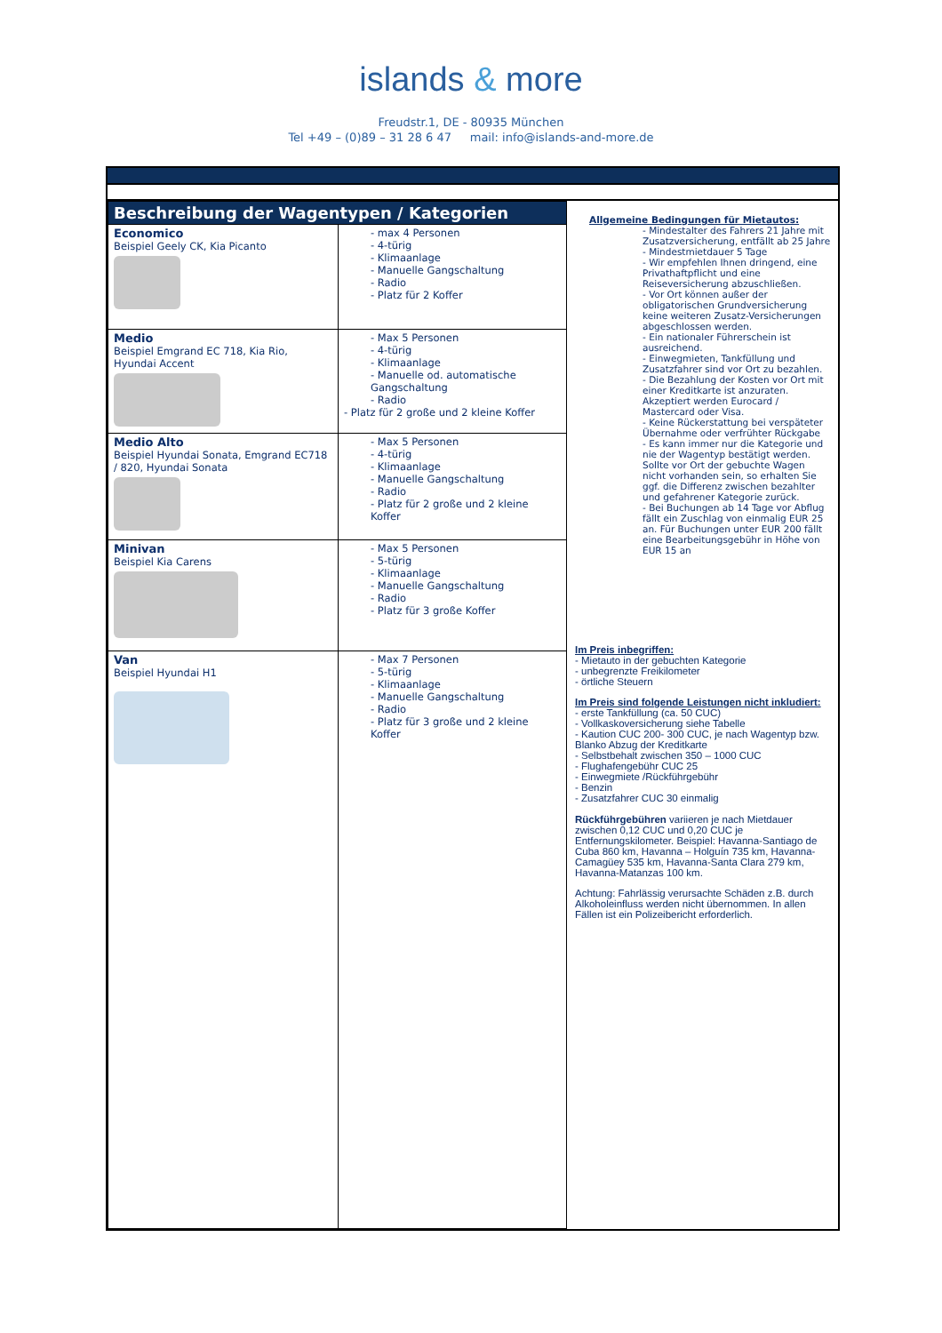islands & more
Freudstr.1, DE - 80935 München
Tel +49 – (0)89 – 31 28 6 47 mail: info@islands-and-more.de
| Beschreibung der Wagentypen / Kategorien | | Allgemeine Bedingungen für Mietautos: - Mindestalter des Fahrers 21 Jahre mit Zusatzversicherung, entfällt ab 25 Jahre - Mindestmietdauer 5 Tage - Wir empfehlen Ihnen dringend, eine Privathaftpflicht und eine Reiseversicherung abzuschließen. - Vor Ort können außer der obligatorischen Grundversicherung keine weiteren Zusatz-Versicherungen abgeschlossen werden. - Ein nationaler Führerschein ist ausreichend. - Einwegmieten, Tankfüllung und Zusatzfahrer sind vor Ort zu bezahlen. - Die Bezahlung der Kosten vor Ort mit einer Kreditkarte ist anzuraten. Akzeptiert werden Eurocard / Mastercard oder Visa. - Keine Rückerstattung bei verspäteter Übernahme oder verfrühter Rückgabe - Es kann immer nur die Kategorie und nie der Wagentyp bestätigt werden. Sollte vor Ort der gebuchte Wagen nicht vorhanden sein, so erhalten Sie ggf. die Differenz zwischen bezahlter und gefahrener Kategorie zurück. - Bei Buchungen ab 14 Tage vor Abflug fällt ein Zuschlag von einmalig EUR 25 an. Für Buchungen unter EUR 200 fällt eine Bearbeitungsgebühr in Höhe von EUR 15 an Im Preis inbegriffen: - Mietauto in der gebuchten Kategorie - unbegrenzte Freikilometer - örtliche Steuern Im Preis sind folgende Leistungen nicht inkludiert: - erste Tankfüllung (ca. 50 CUC) - Vollkaskoversicherung siehe Tabelle - Kaution CUC 200- 300 CUC, je nach Wagentyp bzw. Blanko Abzug der Kreditkarte - Selbstbehalt zwischen 350 – 1000 CUC - Flughafengebühr CUC 25 - Einwegmiete /Rückführgebühr - Benzin - Zusatzfahrer CUC 30 einmalig Rückführgebühren variieren je nach Mietdauer zwischen 0,12 CUC und 0,20 CUC je Entfernungskilometer. Beispiel: Havanna-Santiago de Cuba 860 km, Havanna – Holguín 735 km, Havanna-Camagüey 535 km, Havanna-Santa Clara 279 km, Havanna-Matanzas 100 km. Achtung: Fahrlässig verursachte Schäden z.B. durch Alkoholeinfluss werden nicht übernommen. In allen Fällen ist ein Polizeibericht erforderlich. |
| Economico Beispiel Geely CK, Kia Picanto | - max 4 Personen - 4-türig - Klimaanlage - Manuelle Gangschaltung - Radio - Platz für 2 Koffer | |
| Medio Beispiel Emgrand EC 718, Kia Rio, Hyundai Accent | - Max 5 Personen - 4-türig - Klimaanlage - Manuelle od. automatische Gangschaltung - Radio - Platz für 2 große und 2 kleine Koffer | |
| Medio Alto Beispiel Hyundai Sonata, Emgrand EC718 / 820, Hyundai Sonata | - Max 5 Personen - 4-türig - Klimaanlage - Manuelle Gangschaltung - Radio - Platz für 2 große und 2 kleine Koffer | |
| Minivan Beispiel Kia Carens | - Max 5 Personen - 5-türig - Klimaanlage - Manuelle Gangschaltung - Radio - Platz für 3 große Koffer | |
| Van Beispiel Hyundai H1 | - Max 7 Personen - 5-türig - Klimaanlage - Manuelle Gangschaltung - Radio - Platz für 3 große und 2 kleine Koffer | |